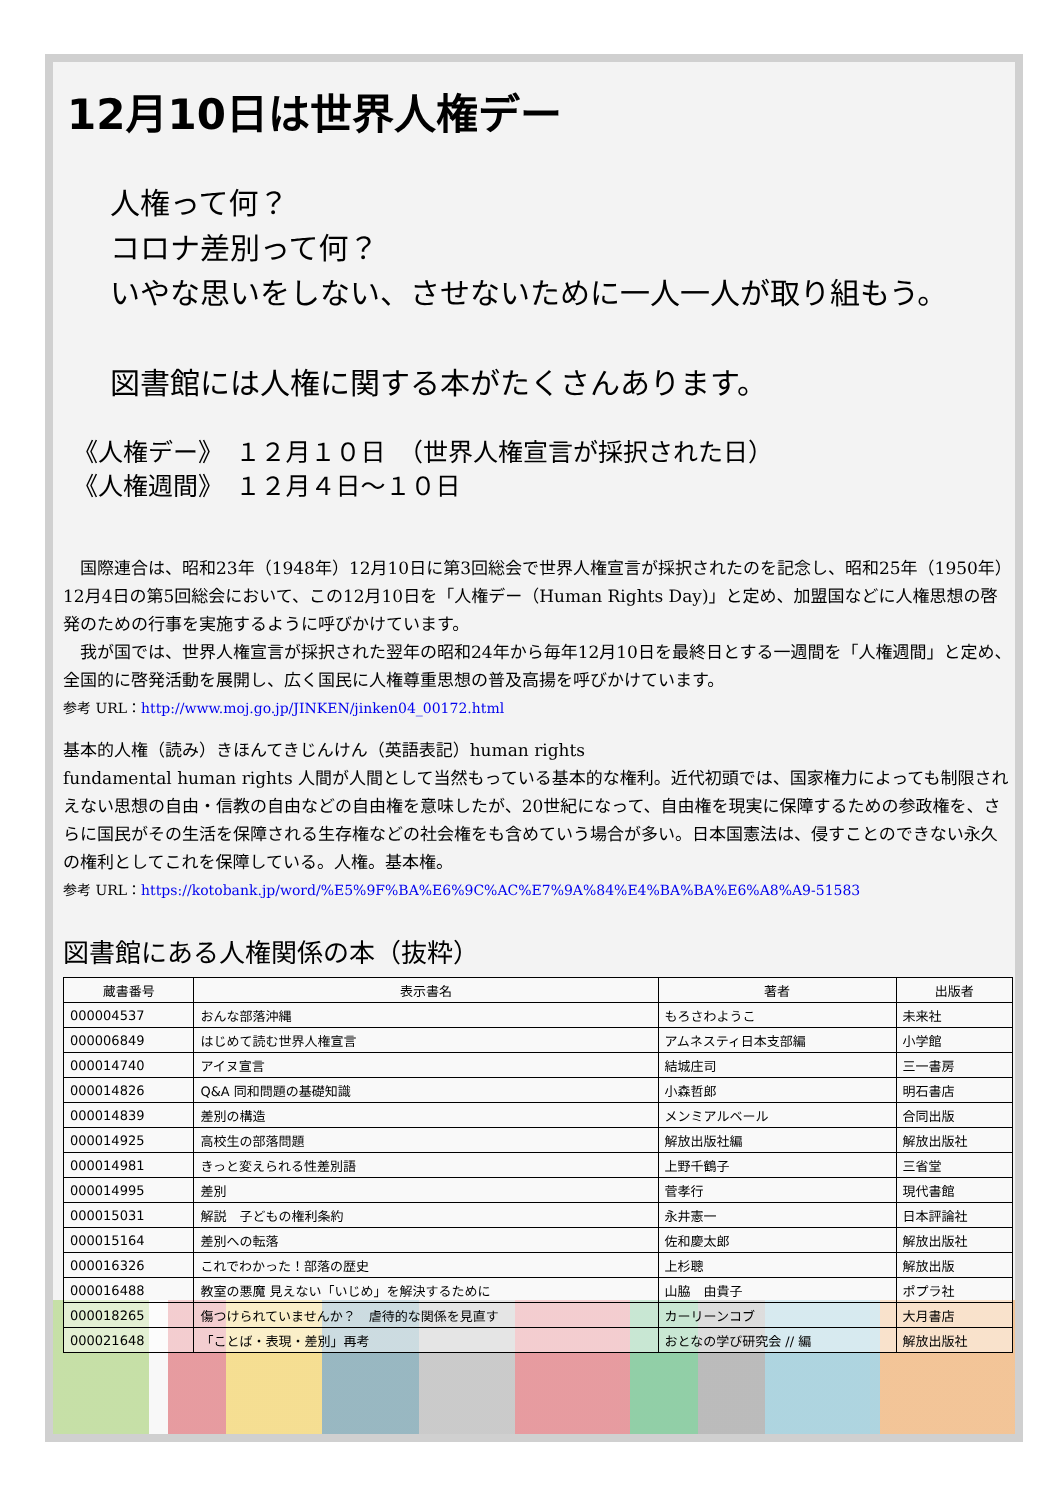12月10日は世界人権デー
人権って何？
コロナ差別って何？
いやな思いをしない、させないために一人一人が取り組もう。
図書館には人権に関する本がたくさんあります。
《人権デー》　１２月１０日　（世界人権宣言が採択された日）
《人権週間》　１２月４日～１０日
　国際連合は、昭和23年（1948年）12月10日に第3回総会で世界人権宣言が採択されたのを記念し、昭和25年（1950年）12月4日の第5回総会において、この12月10日を「人権デー（Human Rights Day)」と定め、加盟国などに人権思想の啓発のための行事を実施するように呼びかけています。
　我が国では、世界人権宣言が採択された翌年の昭和24年から毎年12月10日を最終日とする一週間を「人権週間」と定め、全国的に啓発活動を展開し、広く国民に人権尊重思想の普及高揚を呼びかけています。
参考 URL：http://www.moj.go.jp/JINKEN/jinken04_00172.html
基本的人権（読み）きほんてきじんけん（英語表記）human rights
fundamental human rights 人間が人間として当然もっている基本的な権利。近代初頭では、国家権力によっても制限されえない思想の自由・信教の自由などの自由権を意味したが、20世紀になって、自由権を現実に保障するための参政権を、さらに国民がその生活を保障される生存権などの社会権をも含めていう場合が多い。日本国憲法は、侵すことのできない永久の権利としてこれを保障している。人権。基本権。
参考 URL：https://kotobank.jp/word/%E5%9F%BA%E6%9C%AC%E7%9A%84%E4%BA%BA%E6%A8%A9-51583
図書館にある人権関係の本（抜粋）
| 蔵書番号 | 表示書名 | 著者 | 出版者 |
| --- | --- | --- | --- |
| 000004537 | おんな部落沖縄 | もろさわようこ | 未来社 |
| 000006849 | はじめて読む世界人権宣言 | アムネスティ日本支部編 | 小学館 |
| 000014740 | アイヌ宣言 | 結城庄司 | 三一書房 |
| 000014826 | Q&A 同和問題の基礎知識 | 小森哲郎 | 明石書店 |
| 000014839 | 差別の構造 | メンミアルベール | 合同出版 |
| 000014925 | 高校生の部落問題 | 解放出版社編 | 解放出版社 |
| 000014981 | きっと変えられる性差別語 | 上野千鶴子 | 三省堂 |
| 000014995 | 差別 | 菅孝行 | 現代書館 |
| 000015031 | 解説 子どもの権利条約 | 永井憲一 | 日本評論社 |
| 000015164 | 差別への転落 | 佐和慶太郎 | 解放出版社 |
| 000016326 | これでわかった！部落の歴史 | 上杉聰 | 解放出版 |
| 000016488 | 教室の悪魔 見えない「いじめ」を解決するために | 山脇 由貴子 | ポプラ社 |
| 000018265 | 傷つけられていませんか？ 虐待的な関係を見直す | カーリーンコブ | 大月書店 |
| 000021648 | 「ことば・表現・差別」再考 | おとなの学び研究会 // 編 | 解放出版社 |